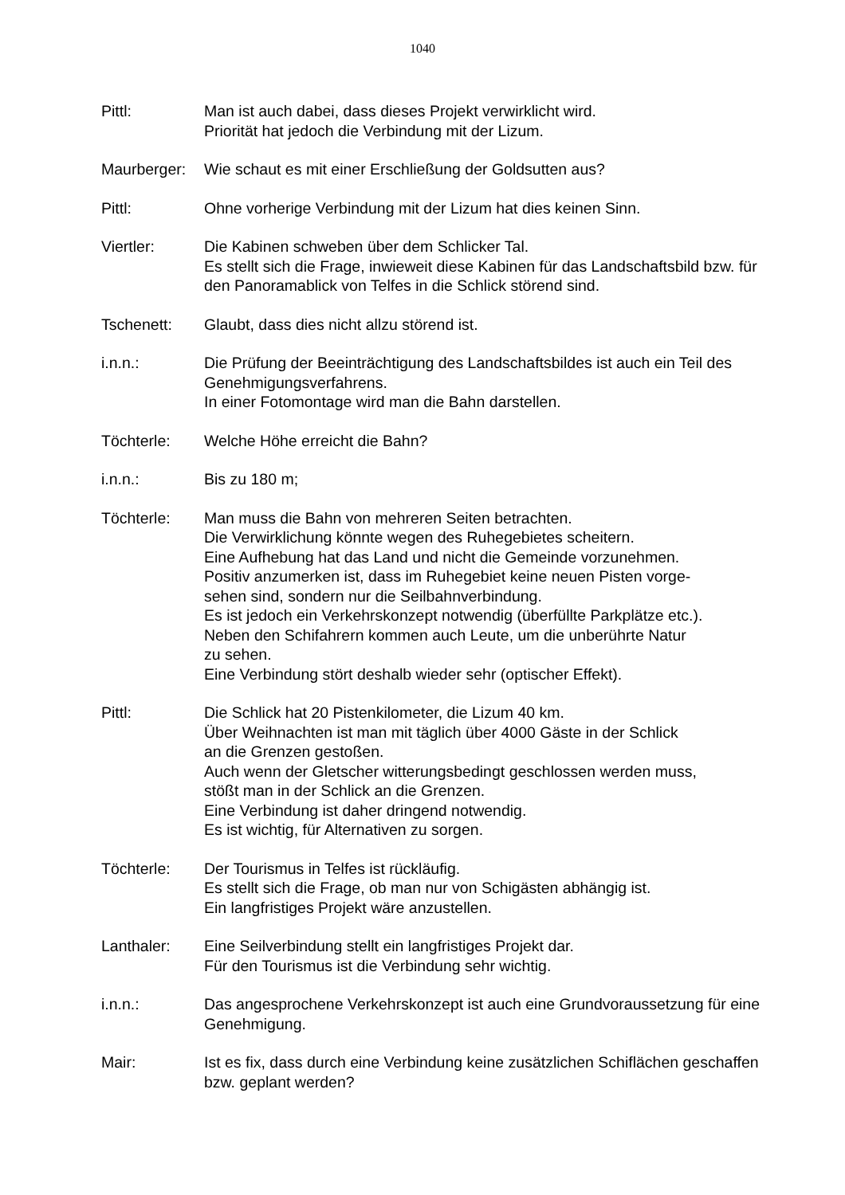1040
Pittl: Man ist auch dabei, dass dieses Projekt verwirklicht wird.
Priorität hat jedoch die Verbindung mit der Lizum.
Maurberger: Wie schaut es mit einer Erschließung der Goldsutten aus?
Pittl: Ohne vorherige Verbindung mit der Lizum hat dies keinen Sinn.
Viertler: Die Kabinen schweben über dem Schlicker Tal.
Es stellt sich die Frage, inwieweit diese Kabinen für das Landschaftsbild bzw. für den Panoramablick von Telfes in die Schlick störend sind.
Tschenett: Glaubt, dass dies nicht allzu störend ist.
i.n.n.: Die Prüfung der Beeinträchtigung des Landschaftsbildes ist auch ein Teil des Genehmigungsverfahrens.
In einer Fotomontage wird man die Bahn darstellen.
Töchterle: Welche Höhe erreicht die Bahn?
i.n.n.: Bis zu 180 m;
Töchterle: Man muss die Bahn von mehreren Seiten betrachten.
Die Verwirklichung könnte wegen des Ruhegebietes scheitern.
Eine Aufhebung hat das Land und nicht die Gemeinde vorzunehmen.
Positiv anzumerken ist, dass im Ruhegebiet keine neuen Pisten vorge-
sehen sind, sondern nur die Seilbahnverbindung.
Es ist jedoch ein Verkehrskonzept notwendig (überfüllte Parkplätze etc.).
Neben den Schifahrern kommen auch Leute, um die unberührte Natur
zu sehen.
Eine Verbindung stört deshalb wieder sehr (optischer Effekt).
Pittl: Die Schlick hat 20 Pistenkilometer, die Lizum 40 km.
Über Weihnachten ist man mit täglich über 4000 Gäste in der Schlick
an die Grenzen gestoßen.
Auch wenn der Gletscher witterungsbedingt geschlossen werden muss,
stößt man in der Schlick an die Grenzen.
Eine Verbindung ist daher dringend notwendig.
Es ist wichtig, für Alternativen zu sorgen.
Töchterle: Der Tourismus in Telfes ist rückläufig.
Es stellt sich die Frage, ob man nur von Schigästen abhängig ist.
Ein langfristiges Projekt wäre anzustellen.
Lanthaler: Eine Seilverbindung stellt ein langfristiges Projekt dar.
Für den Tourismus ist die Verbindung sehr wichtig.
i.n.n.: Das angesprochene Verkehrskonzept ist auch eine Grundvoraussetzung für eine Genehmigung.
Mair: Ist es fix, dass durch eine Verbindung keine zusätzlichen Schiflächen geschaffen bzw. geplant werden?